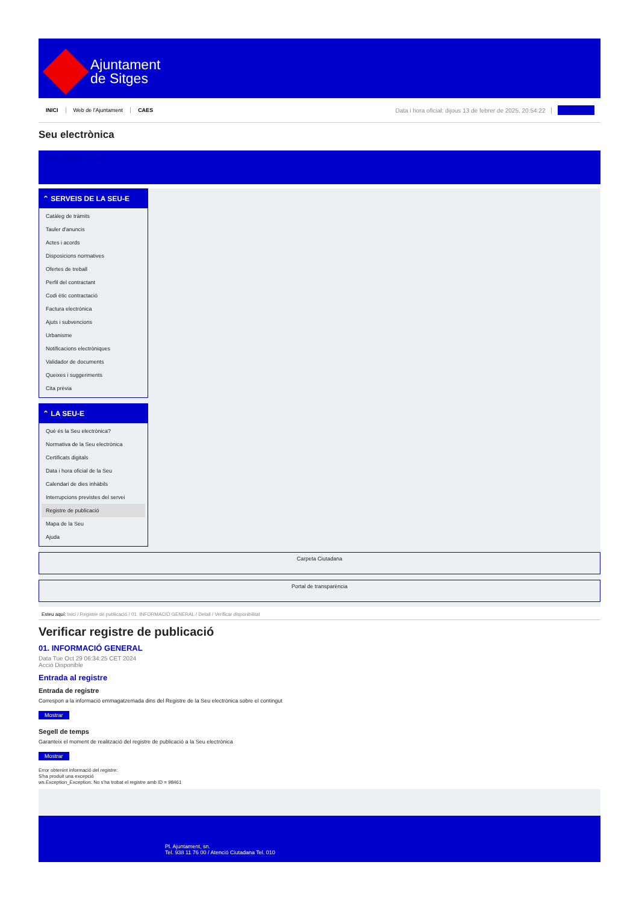Ajuntament
de Sitges
INICI Web de l'Ajuntament CAES Data i hora oficial: dijous 13 de febrer de 2025, 20:54:22 Sincronitza
Seu electrònica
Obtenir còpia autèntica
⌃ SERVEIS DE LA SEU-E
Catàleg de tràmits
Tauler d'anuncis
Actes i acords
Disposicions normatives
Ofertes de treball
Perfil del contractant
Codi ètic contractació
Factura electrònica
Ajuts i subvencions
Urbanisme
Notificacions electròniques
Validador de documents
Queixes i suggeriments
Cita prèvia
⌃ LA SEU-E
Què és la Seu electrònica?
Normativa de la Seu electrònica
Certificats digitals
Data i hora oficial de la Seu
Calendari de dies inhàbils
Interrupcions previstes del servei
Registre de publicació
Mapa de la Seu
Ajuda
Carpeta Ciutadana
Portal de transparència
Esteu aquí: Inici / Registre de publicació / 01. INFORMACIÓ GENERAL / Detall / Verificar disponibilitat
Verificar registre de publicació
01. INFORMACIÓ GENERAL
Data Tue Oct 29 06:34:25 CET 2024
Acció Disponible
Entrada al registre
Entrada de registre
Correspon a la informació emmagatzemada dins del Registre de la Seu electrònica sobre el contingut
Mostrar
Segell de temps
Garanteix el moment de realització del registre de publicació a la Seu electrònica
Mostrar
Error obtenint informació del registre:
S'ha produit una excepció
ws.Exception_Exception: No s'ha trobat el registre amb ID = 98461
Pl. Ajuntament, sn.
Tel. 938 11 76 00 / Atenció Ciutadana Tel. 010